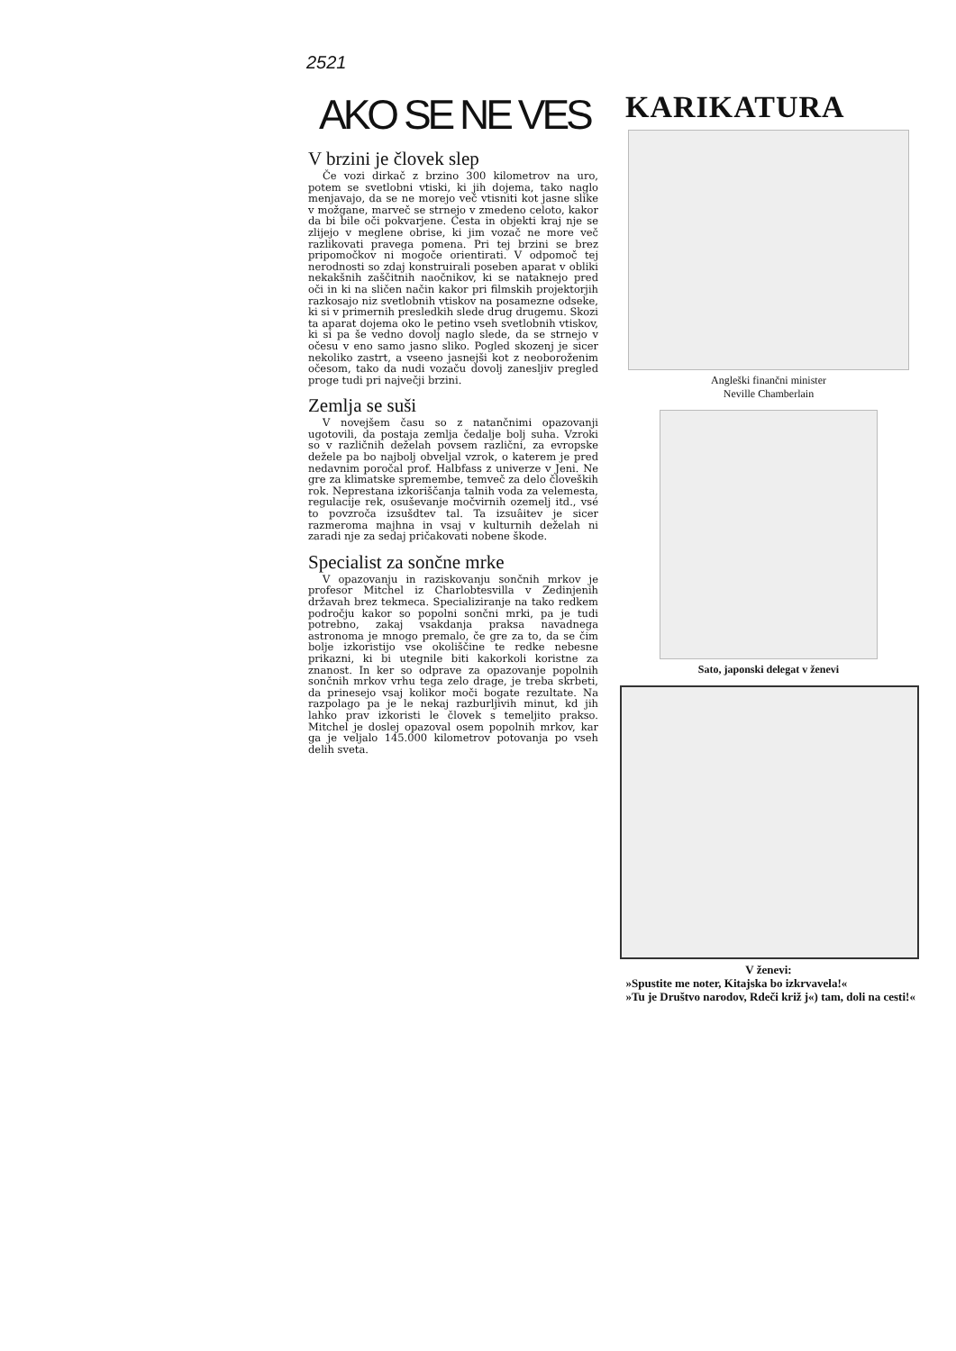2521
AKO SE NE VES
V brzini je človek slep
Če vozi dirkač z brzino 300 kilometrov na uro, potem se svetlobni vtiski, ki jih dojema, tako naglo menjavajo, da se ne morejo več vtisniti kot jasne slike v možgane, marveč se strnejo v zmedeno celoto, kakor da bi bile oči pokvarjene. Cesta in objekti kraj nje se zlijejo v meglene obrise, ki jim vozač ne more več razlikovati pravega pomena. Pri tej brzini se brez pripomočkov ni mogoče orientirati. V odpomoč tej nerodnosti so zdaj konstruirali poseben aparat v obliki nekakšnih zaščitnih naočnikov, ki se nataknejo pred oči in ki na sličen način kakor pri filmskih projektorjih razkosajo niz svetlobnih vtiskov na posamezne odseke, ki si v primernih presledkih slede drug drugemu. Skozi ta aparat dojema oko le petino vseh svetlobnih vtiskov, ki si pa še vedno dovolj naglo slede, da se strnejo v očesu v eno samo jasno sliko. Pogled skozenj je sicer nekoliko zastrt, a vseeno jasnejši kot z neoboroženim očesom, tako da nudi vozaču dovolj zanesljiv pregled proge tudi pri največji brzini.
Zemlja se suši
V novejšem času so z natančnimi opazovanji ugotovili, da postaja zemlja čedalje bolj suha. Vzroki so v različnih deželah povsem različni, za evropske dežele pa bo najbolj obveljal vzrok, o katerem je pred nedavnim poročal prof. Halbfass z univerze v Jeni. Ne gre za klimatske spremembe, temveč za delo človeških rok. Neprestana izkoriščanja talnih voda za velemesta, regulacije rek, osuševanje močvirnih ozemelj itd., vsé to povzroča izsušdtev tal. Ta izsuâitev je sicer razmeroma majhna in vsaj v kulturnih deželah ni zaradi nje za sedaj pričakovati nobene škode.
Specialist za sončne mrke
V opazovanju in raziskovanju sončnih mrkov je profesor Mitchel iz Charlobtesvilla v Zedinjenih državah brez tekmeca. Specializiranje na tako redkem področju kakor so popolni sončni mrki, pa je tudi potrebno, zakaj vsakdanja praksa navadnega astronoma je mnogo premalo, če gre za to, da se čim bolje izkoristijo vse okoliščine te redke nebesne prikazni, ki bi utegnile biti kakorkoli koristne za znanost. In ker so odprave za opazovanje popolnih sončnih mrkov vrhu tega zelo drage, je treba skrbeti, da prinesejo vsaj kolikor moči bogate rezultate. Na razpolago pa je le nekaj razburljivih minut, kd jih lahko prav izkoristi le človek s temeljito prakso. Mitchel je doslej opazoval osem popolnih mrkov, kar ga je veljalo 145.000 kilometrov potovanja po vseh delih sveta.
KARIKATURA
Angleški finančni minister
Neville Chamberlain
Sato, japonski delegat v ženevi
V ženevi:
»Spustite me noter, Kitajska bo izkrvavela!«
»Tu je Društvo narodov, Rdeči križ j«) tam, doli na cesti!«